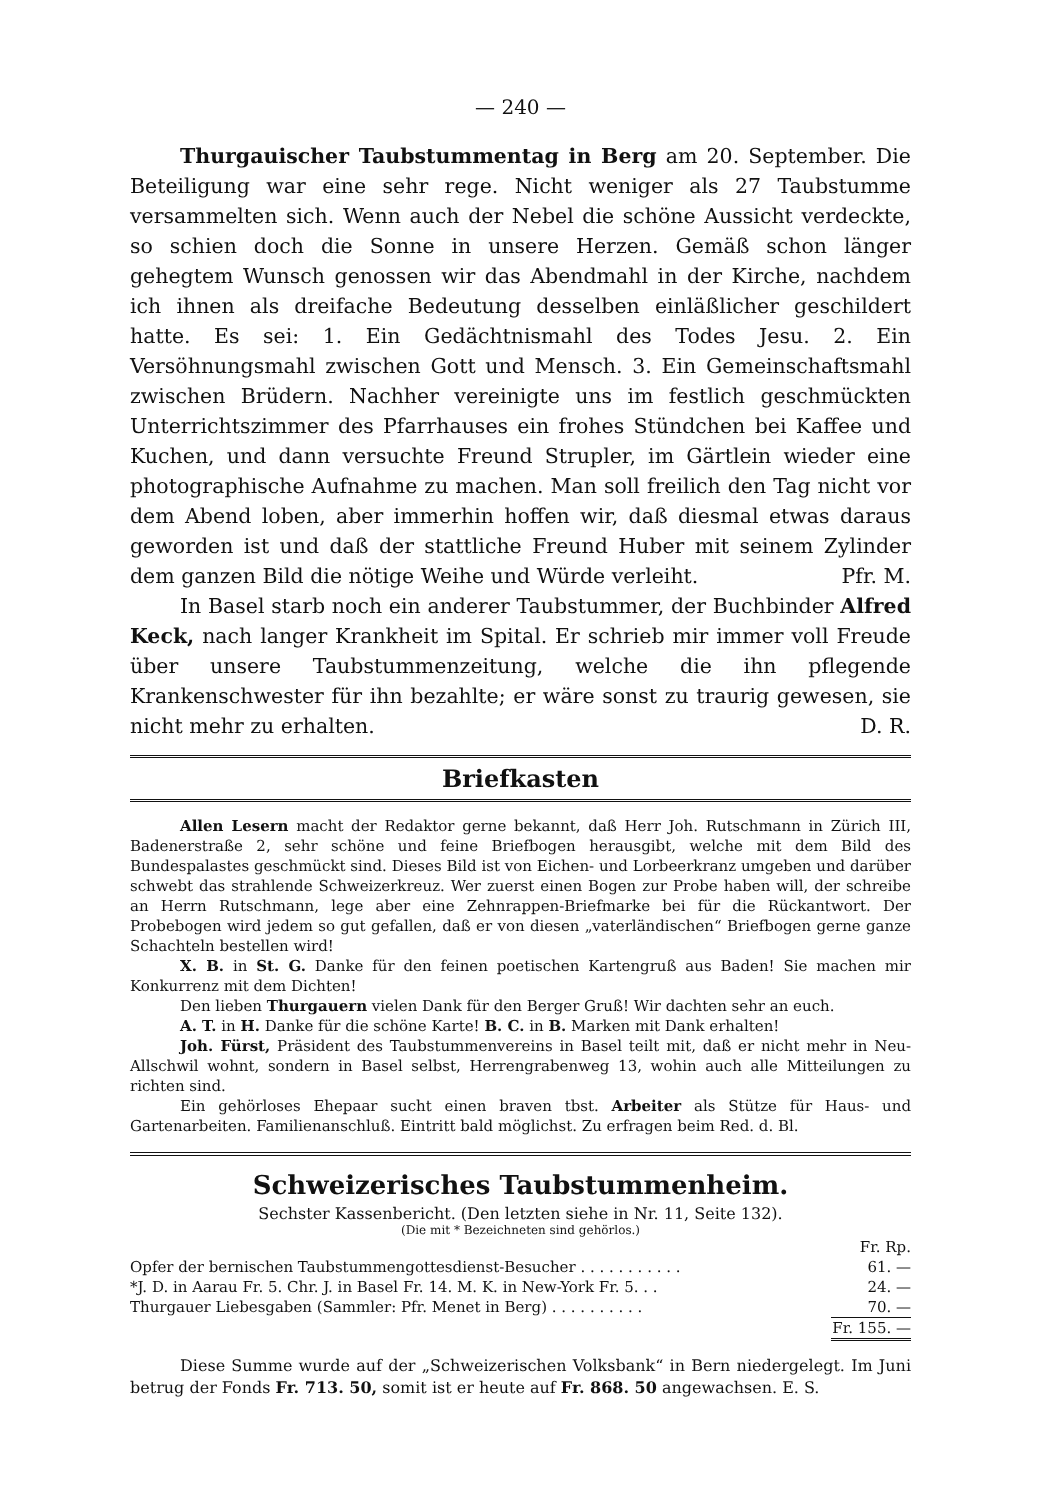— 240 —
Thurgauischer Taubstummentag in Berg am 20. September. Die Beteiligung war eine sehr rege. Nicht weniger als 27 Taubstumme versammelten sich. Wenn auch der Nebel die schöne Aussicht verdeckte, so schien doch die Sonne in unsere Herzen. Gemäß schon länger gehegtem Wunsch genossen wir das Abendmahl in der Kirche, nachdem ich ihnen als dreifache Bedeutung desselben einläßlicher geschildert hatte. Es sei: 1. Ein Gedächtnismahl des Todes Jesu. 2. Ein Versöhnungsmahl zwischen Gott und Mensch. 3. Ein Gemeinschaftsmahl zwischen Brüdern. Nachher vereinigte uns im festlich geschmückten Unterrichtszimmer des Pfarrhauses ein frohes Stündchen bei Kaffee und Kuchen, und dann versuchte Freund Strupler, im Gärtlein wieder eine photographische Aufnahme zu machen. Man soll freilich den Tag nicht vor dem Abend loben, aber immerhin hoffen wir, daß diesmal etwas daraus geworden ist und daß der stattliche Freund Huber mit seinem Zylinder dem ganzen Bild die nötige Weihe und Würde verleiht. Pfr. M.
In Basel starb noch ein anderer Taubstummer, der Buchbinder Alfred Keck, nach langer Krankheit im Spital. Er schrieb mir immer voll Freude über unsere Taubstummenzeitung, welche die ihn pflegende Krankenschwester für ihn bezahlte; er wäre sonst zu traurig gewesen, sie nicht mehr zu erhalten. D. R.
Briefkasten
Allen Lesern macht der Redaktor gerne bekannt, daß Herr Joh. Rutschmann in Zürich III, Badenerstraße 2, sehr schöne und feine Briefbogen herausgibt, welche mit dem Bild des Bundespalastes geschmückt sind. Dieses Bild ist von Eichen- und Lorbeerkranz umgeben und darüber schwebt das strahlende Schweizerkreuz. Wer zuerst einen Bogen zur Probe haben will, der schreibe an Herrn Rutschmann, lege aber eine Zehnrappen-Briefmarke bei für die Rückantwort. Der Probebogen wird jedem so gut gefallen, daß er von diesen „vaterländischen“ Briefbogen gerne ganze Schachteln bestellen wird!
X. B. in St. G. Danke für den feinen poetischen Kartengruß aus Baden! Sie machen mir Konkurrenz mit dem Dichten!
Den lieben Thurgauern vielen Dank für den Berger Gruß! Wir dachten sehr an euch.
A. T. in H. Danke für die schöne Karte! B. C. in B. Marken mit Dank erhalten!
Joh. Fürst, Präsident des Taubstummenvereins in Basel teilt mit, daß er nicht mehr in Neu-Allschwil wohnt, sondern in Basel selbst, Herrengrabenweg 13, wohin auch alle Mitteilungen zu richten sind.
Ein gehörloses Ehepaar sucht einen braven tbst. Arbeiter als Stütze für Haus- und Gartenarbeiten. Familienanschluß. Eintritt bald möglichst. Zu erfragen beim Red. d. Bl.
Schweizerisches Taubstummenheim.
Sechster Kassenbericht. (Den letzten siehe in Nr. 11, Seite 132).
(Die mit * Bezeichneten sind gehörlos.)
| | Fr. Rp. |
| Opfer der bernischen Taubstummengottesdienst-Besucher . . . . . . . . . . . | 61. — |
| *J. D. in Aarau Fr. 5. Chr. J. in Basel Fr. 14. M. K. in New-York Fr. 5. . . | 24. — |
| Thurgauer Liebesgaben (Sammler: Pfr. Menet in Berg) . . . . . . . . . . | 70. — |
| | Fr. 155. — |
Diese Summe wurde auf der „Schweizerischen Volksbank“ in Bern niedergelegt. Im Juni betrug der Fonds Fr. 713. 50, somit ist er heute auf Fr. 868. 50 angewachsen. E. S.